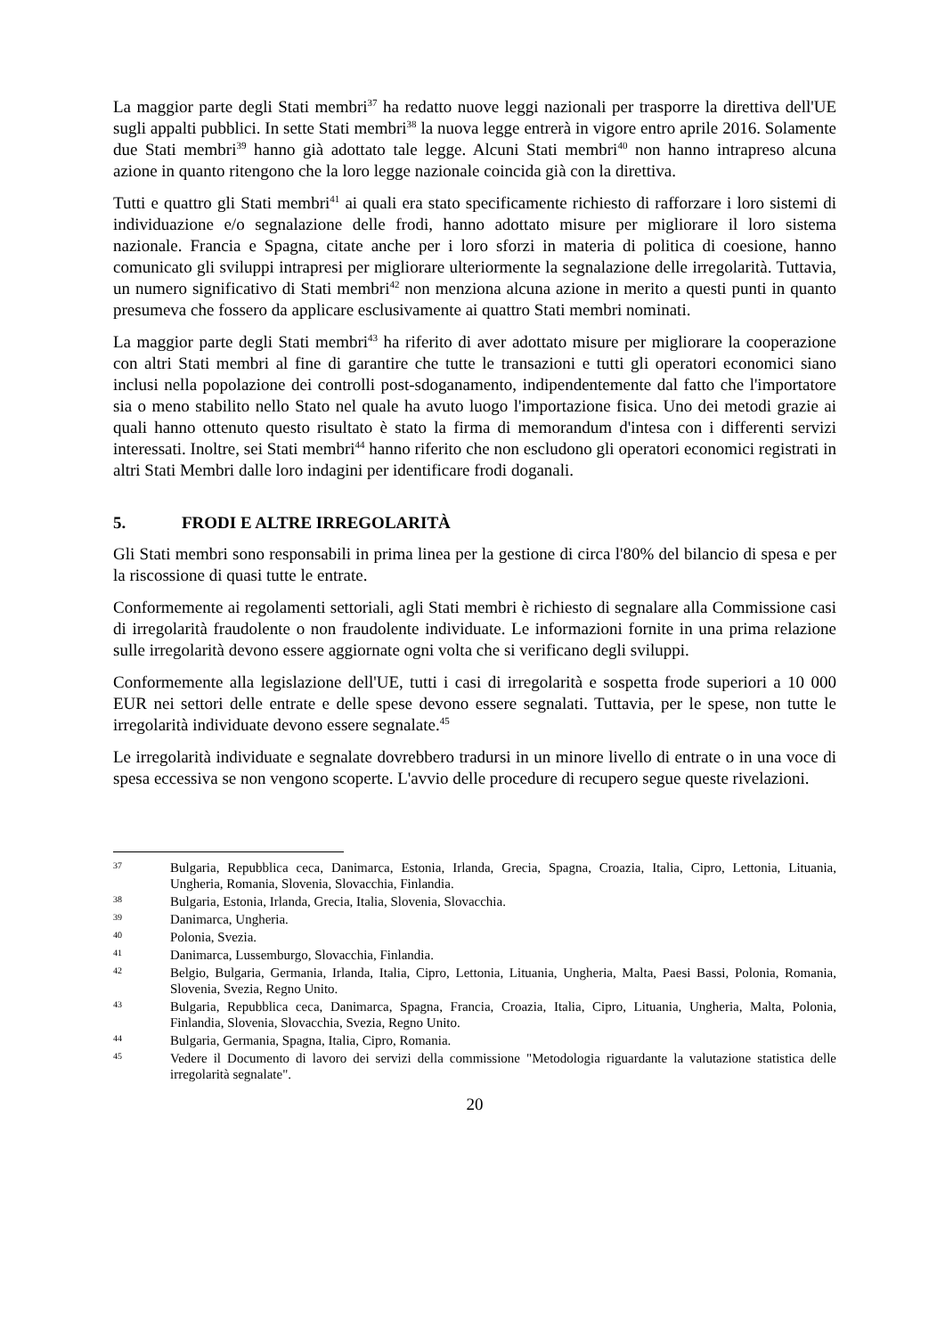La maggior parte degli Stati membri<sup>37</sup> ha redatto nuove leggi nazionali per trasporre la direttiva dell'UE sugli appalti pubblici. In sette Stati membri<sup>38</sup> la nuova legge entrerà in vigore entro aprile 2016. Solamente due Stati membri<sup>39</sup> hanno già adottato tale legge. Alcuni Stati membri<sup>40</sup> non hanno intrapreso alcuna azione in quanto ritengono che la loro legge nazionale coincida già con la direttiva.
Tutti e quattro gli Stati membri<sup>41</sup> ai quali era stato specificamente richiesto di rafforzare i loro sistemi di individuazione e/o segnalazione delle frodi, hanno adottato misure per migliorare il loro sistema nazionale. Francia e Spagna, citate anche per i loro sforzi in materia di politica di coesione, hanno comunicato gli sviluppi intrapresi per migliorare ulteriormente la segnalazione delle irregolarità. Tuttavia, un numero significativo di Stati membri<sup>42</sup> non menziona alcuna azione in merito a questi punti in quanto presumeva che fossero da applicare esclusivamente ai quattro Stati membri nominati.
La maggior parte degli Stati membri<sup>43</sup> ha riferito di aver adottato misure per migliorare la cooperazione con altri Stati membri al fine di garantire che tutte le transazioni e tutti gli operatori economici siano inclusi nella popolazione dei controlli post-sdoganamento, indipendentemente dal fatto che l'importatore sia o meno stabilito nello Stato nel quale ha avuto luogo l'importazione fisica. Uno dei metodi grazie ai quali hanno ottenuto questo risultato è stato la firma di memorandum d'intesa con i differenti servizi interessati. Inoltre, sei Stati membri<sup>44</sup> hanno riferito che non escludono gli operatori economici registrati in altri Stati Membri dalle loro indagini per identificare frodi doganali.
5. FRODI E ALTRE IRREGOLARITÀ
Gli Stati membri sono responsabili in prima linea per la gestione di circa l'80% del bilancio di spesa e per la riscossione di quasi tutte le entrate.
Conformemente ai regolamenti settoriali, agli Stati membri è richiesto di segnalare alla Commissione casi di irregolarità fraudolente o non fraudolente individuate. Le informazioni fornite in una prima relazione sulle irregolarità devono essere aggiornate ogni volta che si verificano degli sviluppi.
Conformemente alla legislazione dell'UE, tutti i casi di irregolarità e sospetta frode superiori a 10 000 EUR nei settori delle entrate e delle spese devono essere segnalati. Tuttavia, per le spese, non tutte le irregolarità individuate devono essere segnalate.<sup>45</sup>
Le irregolarità individuate e segnalate dovrebbero tradursi in un minore livello di entrate o in una voce di spesa eccessiva se non vengono scoperte. L'avvio delle procedure di recupero segue queste rivelazioni.
37 Bulgaria, Repubblica ceca, Danimarca, Estonia, Irlanda, Grecia, Spagna, Croazia, Italia, Cipro, Lettonia, Lituania, Ungheria, Romania, Slovenia, Slovacchia, Finlandia.
38 Bulgaria, Estonia, Irlanda, Grecia, Italia, Slovenia, Slovacchia.
39 Danimarca, Ungheria.
40 Polonia, Svezia.
41 Danimarca, Lussemburgo, Slovacchia, Finlandia.
42 Belgio, Bulgaria, Germania, Irlanda, Italia, Cipro, Lettonia, Lituania, Ungheria, Malta, Paesi Bassi, Polonia, Romania, Slovenia, Svezia, Regno Unito.
43 Bulgaria, Repubblica ceca, Danimarca, Spagna, Francia, Croazia, Italia, Cipro, Lituania, Ungheria, Malta, Polonia, Finlandia, Slovenia, Slovacchia, Svezia, Regno Unito.
44 Bulgaria, Germania, Spagna, Italia, Cipro, Romania.
45 Vedere il Documento di lavoro dei servizi della commissione "Metodologia riguardante la valutazione statistica delle irregolarità segnalate".
20